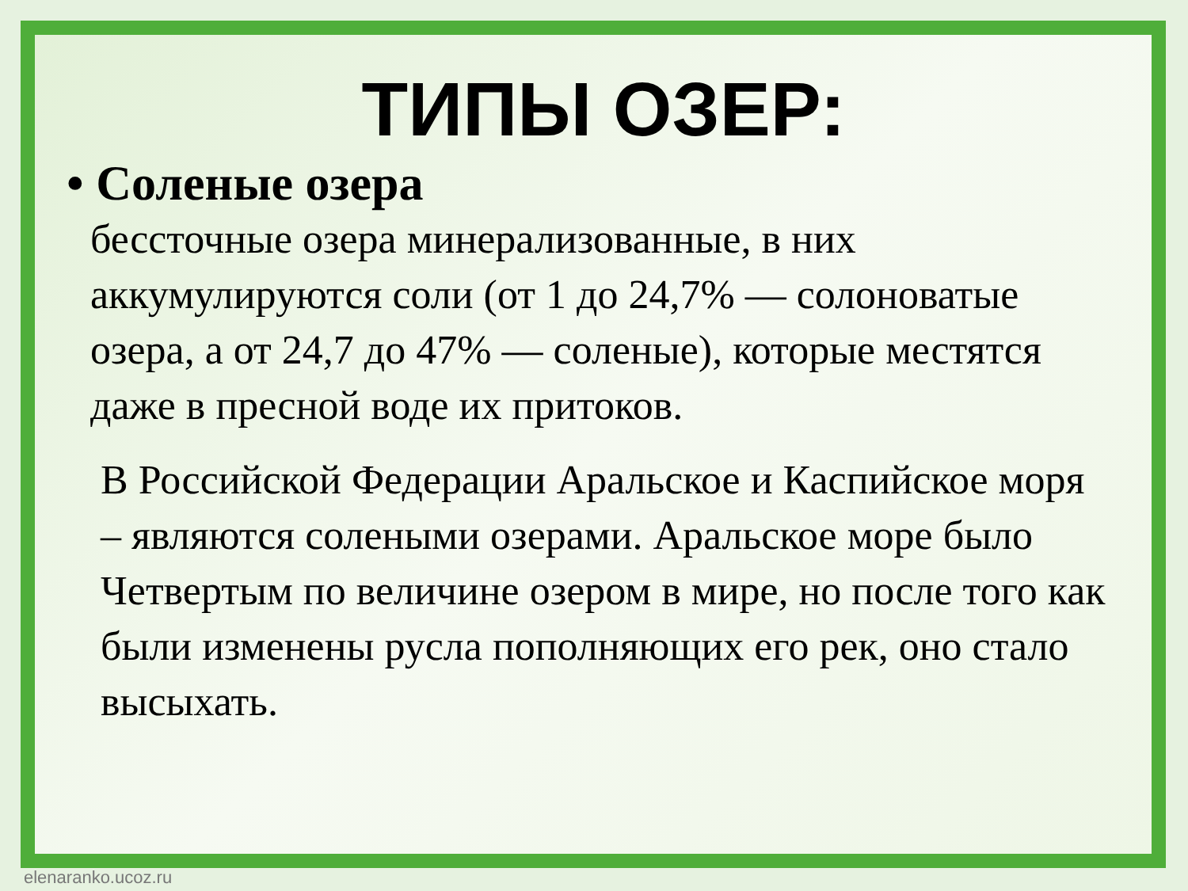ТИПЫ ОЗЕР:
• Соленые озера
бессточные озера минерализованные, в них аккумулируются соли (от 1 до 24,7% — солоноватые озера, а от 24,7 до 47% — соленые), которые местятся даже в пресной воде их притоков.
В Российской Федерации Аральское и Каспийское моря – являются солеными озерами. Аральское море было Четвертым по величине озером в мире, но после того как были изменены русла пополняющих его рек, оно стало высыхать.
elenaranko.ucoz.ru